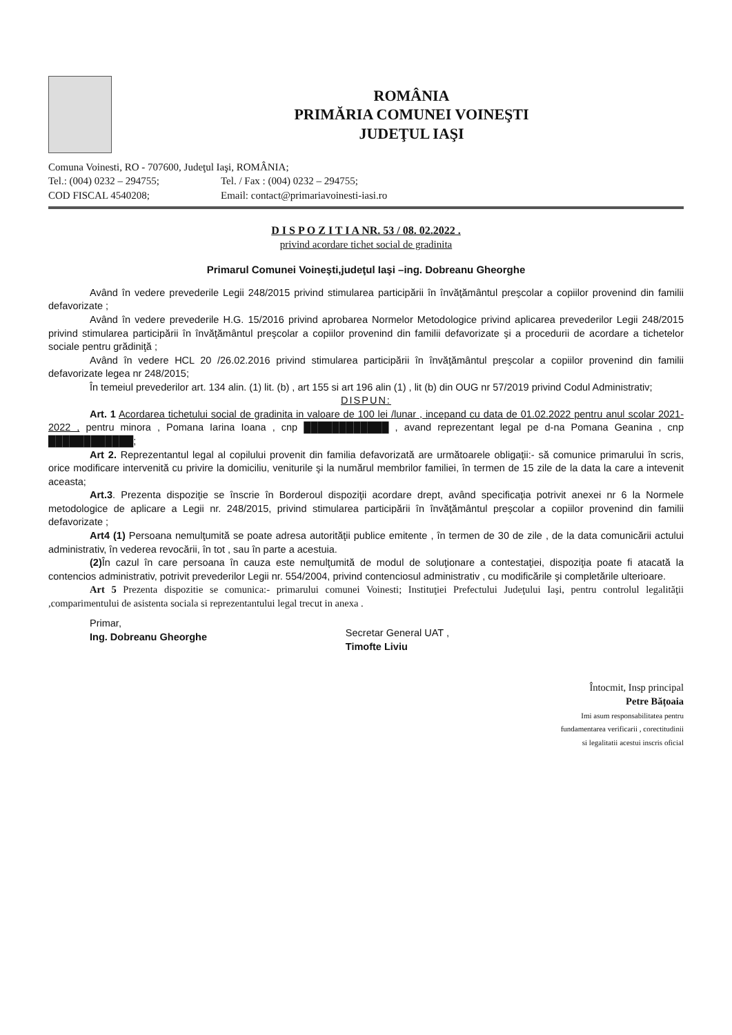ROMÂNIA
PRIMĂRIA COMUNEI VOINEŞTI
JUDEŢUL IAŞI
Comuna Voinesti, RO - 707600, Judeţul Iaşi, ROMÂNIA;
Tel.: (004) 0232 – 294755;
Tel. / Fax : (004) 0232 – 294755;
COD FISCAL 4540208;
Email: contact@primariavoinesti-iasi.ro
D I S P O Z I T I A NR. 53 / 08. 02.2022 .
privind acordare tichet social de gradinita
Primarul Comunei Voineşti,judeţul Iaşi –ing. Dobreanu Gheorghe
Având în vedere prevederile Legii 248/2015 privind stimularea participării în învăţământul preşcolar a copiilor provenind din familii defavorizate ;
Având în vedere prevederile H.G. 15/2016 privind aprobarea Normelor Metodologice privind aplicarea prevederilor Legii 248/2015 privind stimularea participării în învăţământul preşcolar a copiilor provenind din familii defavorizate şi a procedurii de acordare a tichetelor sociale pentru grădiniţă ;
Având în vedere HCL 20 /26.02.2016 privind stimularea participării în învăţământul preşcolar a copiilor provenind din familii defavorizate legea nr 248/2015;
În temeiul prevederilor art. 134 alin. (1) lit. (b) , art 155 si art 196 alin (1) , lit (b) din OUG nr 57/2019 privind Codul Administrativ;
DISPUN:
Art. 1 Acordarea tichetului social de gradinita in valoare de 100 lei /lunar , incepand cu data de 01.02.2022 pentru anul scolar 2021-2022 , pentru minora , Pomana Iarina Ioana , cnp ████████████ , avand reprezentant legal pe d-na Pomana Geanina , cnp ████████████;
Art 2. Reprezentantul legal al copilului provenit din familia defavorizată are următoarele obligaţii:- să comunice primarului în scris, orice modificare intervenită cu privire la domiciliu, veniturile şi la numărul membrilor familiei, în termen de 15 zile de la data la care a intevenit aceasta;
Art.3. Prezenta dispoziţie se înscrie în Borderoul dispoziţii acordare drept, având specificaţia potrivit anexei nr 6 la Normele metodologice de aplicare a Legii nr. 248/2015, privind stimularea participării în învăţământul preşcolar a copiilor provenind din familii defavorizate ;
Art4 (1) Persoana nemulţumită se poate adresa autorităţii publice emitente , în termen de 30 de zile , de la data comunicării actului administrativ, în vederea revocării, în tot , sau în parte a acestuia.
(2) În cazul în care persoana în cauza este nemulţumită de modul de soluţionare a contestaţiei, dispoziţia poate fi atacată la contencios administrativ, potrivit prevederilor Legii nr. 554/2004, privind contenciosul administrativ , cu modificările şi completările ulterioare.
Art 5 Prezenta dispozitie se comunica:- primarului comunei Voinesti; Instituţiei Prefectului Judeţului Iaşi, pentru controlul legalităţii ,comparimentului de asistenta sociala si reprezentantului legal trecut in anexa .
Primar,
Ing. Dobreanu Gheorghe
Secretar General UAT ,
Timofte Liviu
Întocmit, Insp principal
Petre Bățoaia
Imi asum responsabilitatea pentru
fundamentarea verificarii , corectitudinii
si legalitatii acestui inscris oficial